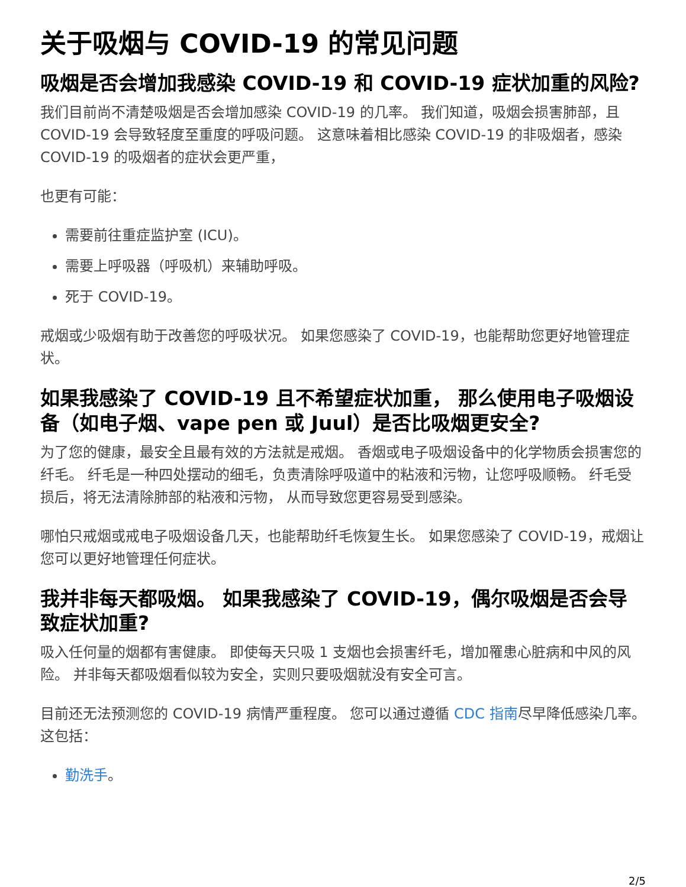关于吸烟与 COVID-19 的常见问题
吸烟是否会增加我感染 COVID-19 和 COVID-19 症状加重的风险?
我们目前尚不清楚吸烟是否会增加感染 COVID-19 的几率。 我们知道，吸烟会损害肺部，且 COVID-19 会导致轻度至重度的呼吸问题。 这意味着相比感染 COVID-19 的非吸烟者，感染 COVID-19 的吸烟者的症状会更严重，
也更有可能：
需要前往重症监护室 (ICU)。
需要上呼吸器（呼吸机）来辅助呼吸。
死于 COVID-19。
戒烟或少吸烟有助于改善您的呼吸状况。 如果您感染了 COVID-19，也能帮助您更好地管理症状。
如果我感染了 COVID-19 且不希望症状加重， 那么使用电子吸烟设备（如电子烟、vape pen 或 Juul）是否比吸烟更安全?
为了您的健康，最安全且最有效的方法就是戒烟。 香烟或电子吸烟设备中的化学物质会损害您的纤毛。 纤毛是一种四处摆动的细毛，负责清除呼吸道中的粘液和污物，让您呼吸顺畅。 纤毛受损后，将无法清除肺部的粘液和污物， 从而导致您更容易受到感染。
哪怕只戒烟或戒电子吸烟设备几天，也能帮助纤毛恢复生长。 如果您感染了 COVID-19，戒烟让您可以更好地管理任何症状。
我并非每天都吸烟。 如果我感染了 COVID-19，偶尔吸烟是否会导致症状加重?
吸入任何量的烟都有害健康。 即使每天只吸 1 支烟也会损害纤毛，增加罹患心脏病和中风的风险。 并非每天都吸烟看似较为安全，实则只要吸烟就没有安全可言。
目前还无法预测您的 COVID-19 病情严重程度。 您可以通过遵循 CDC 指南尽早降低感染几率。 这包括：
勤洗手。
2/5